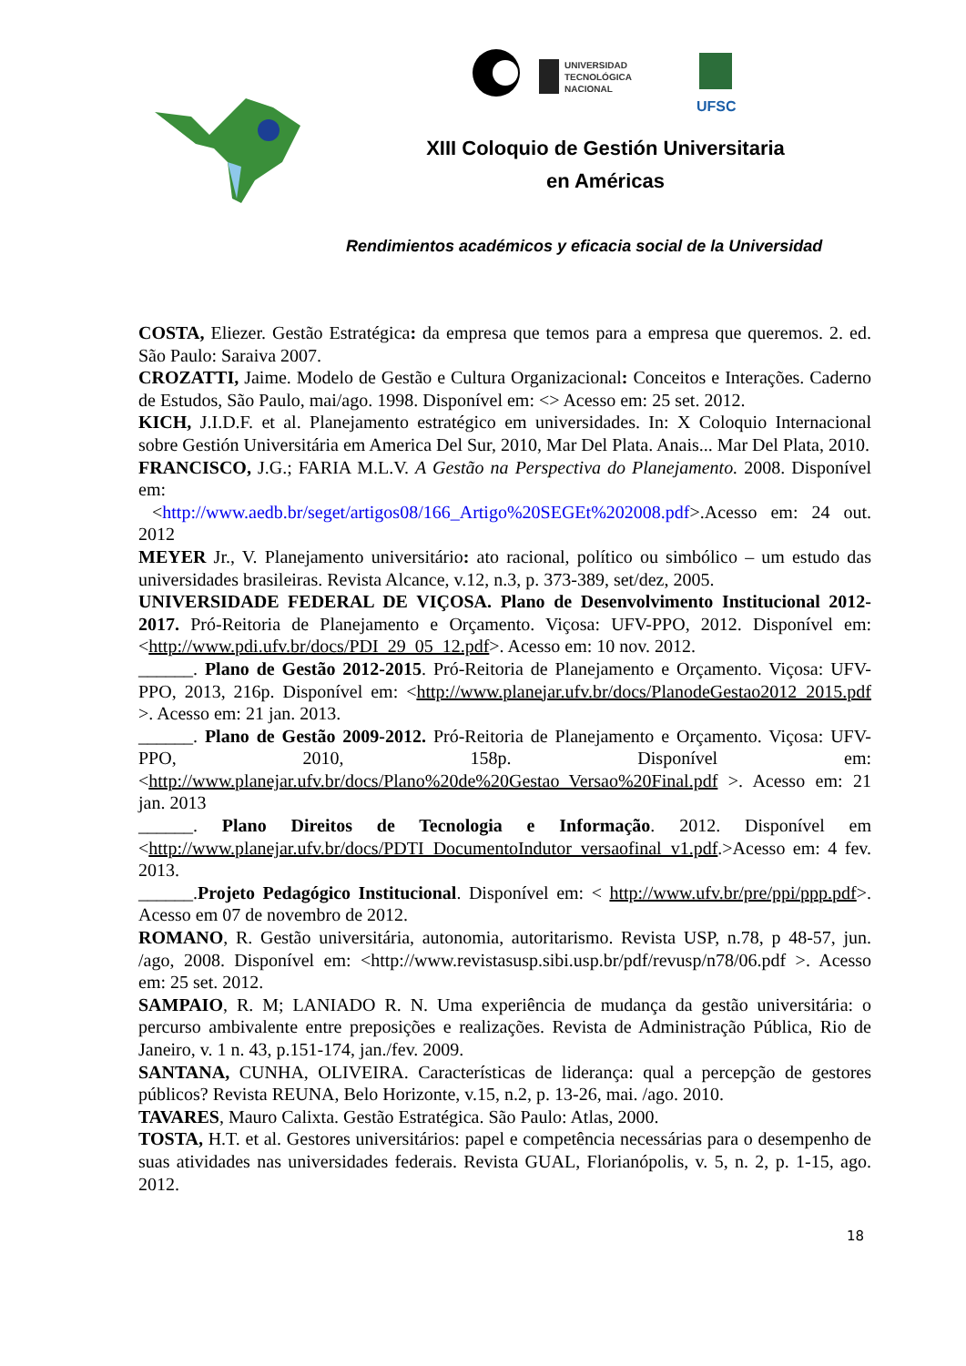UNIVERSIDAD
TECNOLÓGICA
NACIONAL
UFSC
XIII Coloquio de Gestión Universitaria
en Américas
Rendimientos académicos y eficacia social de la Universidad
COSTA, Eliezer. Gestão Estratégica: da empresa que temos para a empresa que queremos. 2. ed. São Paulo: Saraiva 2007.
CROZATTI, Jaime. Modelo de Gestão e Cultura Organizacional: Conceitos e Interações. Caderno de Estudos, São Paulo, mai/ago. 1998. Disponível em: <> Acesso em: 25 set. 2012.
KICH, J.I.D.F. et al. Planejamento estratégico em universidades. In: X Coloquio Internacional sobre Gestión Universitária em America Del Sur, 2010, Mar Del Plata. Anais... Mar Del Plata, 2010.
FRANCISCO, J.G.; FARIA M.L.V. A Gestão na Perspectiva do Planejamento. 2008. Disponível em:
<http://www.aedb.br/seget/artigos08/166_Artigo%20SEGEt%202008.pdf>.Acesso em: 24 out. 2012
MEYER Jr., V. Planejamento universitário: ato racional, político ou simbólico – um estudo das universidades brasileiras. Revista Alcance, v.12, n.3, p. 373-389, set/dez, 2005.
UNIVERSIDADE FEDERAL DE VIÇOSA. Plano de Desenvolvimento Institucional 2012-2017. Pró-Reitoria de Planejamento e Orçamento. Viçosa: UFV-PPO, 2012. Disponível em: <http://www.pdi.ufv.br/docs/PDI_29_05_12.pdf>. Acesso em: 10 nov. 2012.
______. Plano de Gestão 2012-2015. Pró-Reitoria de Planejamento e Orçamento. Viçosa: UFV-PPO, 2013, 216p. Disponível em: <http://www.planejar.ufv.br/docs/PlanodeGestao2012_2015.pdf >. Acesso em: 21 jan. 2013.
______. Plano de Gestão 2009-2012. Pró-Reitoria de Planejamento e Orçamento. Viçosa: UFV-PPO, 2010, 158p. Disponível em: <http://www.planejar.ufv.br/docs/Plano%20de%20Gestao_Versao%20Final.pdf >. Acesso em: 21 jan. 2013
______. Plano Direitos de Tecnologia e Informação. 2012. Disponível em <http://www.planejar.ufv.br/docs/PDTI_DocumentoIndutor_versaofinal_v1.pdf.>Acesso em: 4 fev. 2013.
______.Projeto Pedagógico Institucional. Disponível em: < http://www.ufv.br/pre/ppi/ppp.pdf>. Acesso em 07 de novembro de 2012.
ROMANO, R. Gestão universitária, autonomia, autoritarismo. Revista USP, n.78, p 48-57, jun. /ago, 2008. Disponível em: <http://www.revistasusp.sibi.usp.br/pdf/revusp/n78/06.pdf >. Acesso em: 25 set. 2012.
SAMPAIO, R. M; LANIADO R. N. Uma experiência de mudança da gestão universitária: o percurso ambivalente entre preposições e realizações. Revista de Administração Pública, Rio de Janeiro, v. 1 n. 43, p.151-174, jan./fev. 2009.
SANTANA, CUNHA, OLIVEIRA. Características de liderança: qual a percepção de gestores públicos? Revista REUNA, Belo Horizonte, v.15, n.2, p. 13-26, mai. /ago. 2010.
TAVARES, Mauro Calixta. Gestão Estratégica. São Paulo: Atlas, 2000.
TOSTA, H.T. et al. Gestores universitários: papel e competência necessárias para o desempenho de suas atividades nas universidades federais. Revista GUAL, Florianópolis, v. 5, n. 2, p. 1-15, ago. 2012.
18